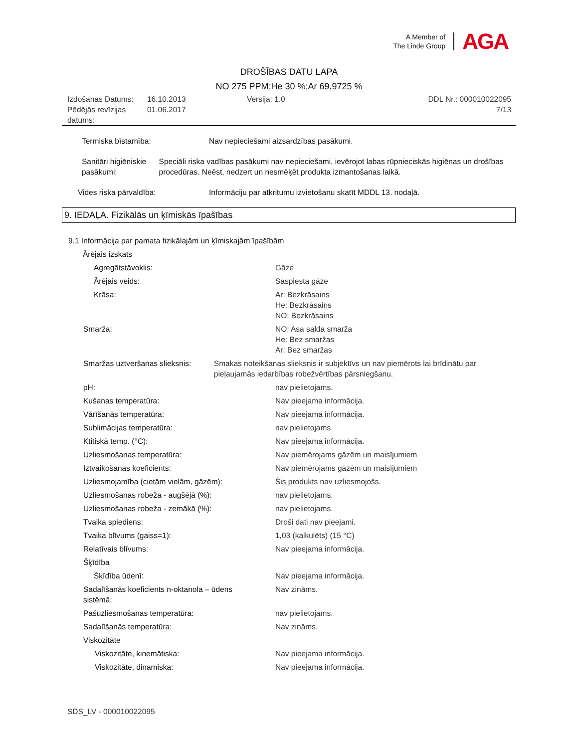A Member of
The Linde Group
AGA
DROŠĪBAS DATU LAPA
NO 275 PPM;He 30 %;Ar 69,9725 %
Izdošanas Datums:
Pēdējās revīzijas datums:
16.10.2013
01.06.2017
Versija: 1.0 DDL Nr.: 000010022095
7/13
Termiska bīstamība: Nav nepieciešami aizsardzības pasākumi.
Sanitāri higiēniskie pasākumi:
Speciāli riska vadības pasākumi nav nepieciešami, ievērojot labas rūpnieciskās higiēnas un drošības procedūras. Neēst, nedzert un nesmēķēt produkta izmantošanas laikā.
Vides riska pārvaldība: Informāciju par atkritumu izvietošanu skatīt MDDL 13. nodaļā.
9. IEDAĻA. Fizikālās un ķīmiskās īpašības
9.1 Informācija par pamata fizikālajām un ķīmiskajām īpašībām
Ārējais izskats
Agregātstāvoklis: Gāze
Ārējais veids: Saspiesta gāze
Krāsa: Ar: Bezkrāsains
He: Bezkrāsains
NO: Bezkrāsains
Smarža: NO: Asa salda smarža
He: Bez smaržas
Ar: Bez smaržas
Smaržas uztveršanas slieksnis: Smakas noteikšanas slieksnis ir subjektīvs un nav piemērots lai brīdinātu par pieļaujamās iedarbības robežvērtības pārsniegšanu.
pH: nav pielietojams.
Kušanas temperatūra: Nav pieejama informācija.
Vārīšanās temperatūra: Nav pieejama informācija.
Sublimācijas temperatūra: nav pielietojams.
Ktitiskā temp. (°C): Nav pieejama informācija.
Uzliesmošanas temperatūra: Nav piemērojams gāzēm un maisījumiem
Iztvaikošanas koeficients: Nav piemērojams gāzēm un maisījumiem
Uzliesmojamība (cietām vielām, gāzēm): Šis produkts nav uzliesmojošs.
Uzliesmošanas robeža - augšējā (%): nav pielietojams.
Uzliesmošanas robeža - zemākā (%): nav pielietojams.
Tvaika spiediens: Droši dati nav pieejami.
Tvaika blīvums (gaiss=1): 1,03 (kalkulēts) (15 °C)
Relatīvais blīvums: Nav pieejama informācija.
Šķīdība
Šķīdība ūdenī: Nav pieejama informācija.
Sadalīšanās koeficients n-oktanola – ūdens sistēmā:
Nav zināms.
Pašuzliesmošanas temperatūra: nav pielietojams.
Sadalīšanās temperatūra: Nav zināms.
Viskozitāte
Viskozitāte, kinemātiska: Nav pieejama informācija.
Viskozitāte, dinamiska: Nav pieejama informācija.
SDS_LV - 000010022095